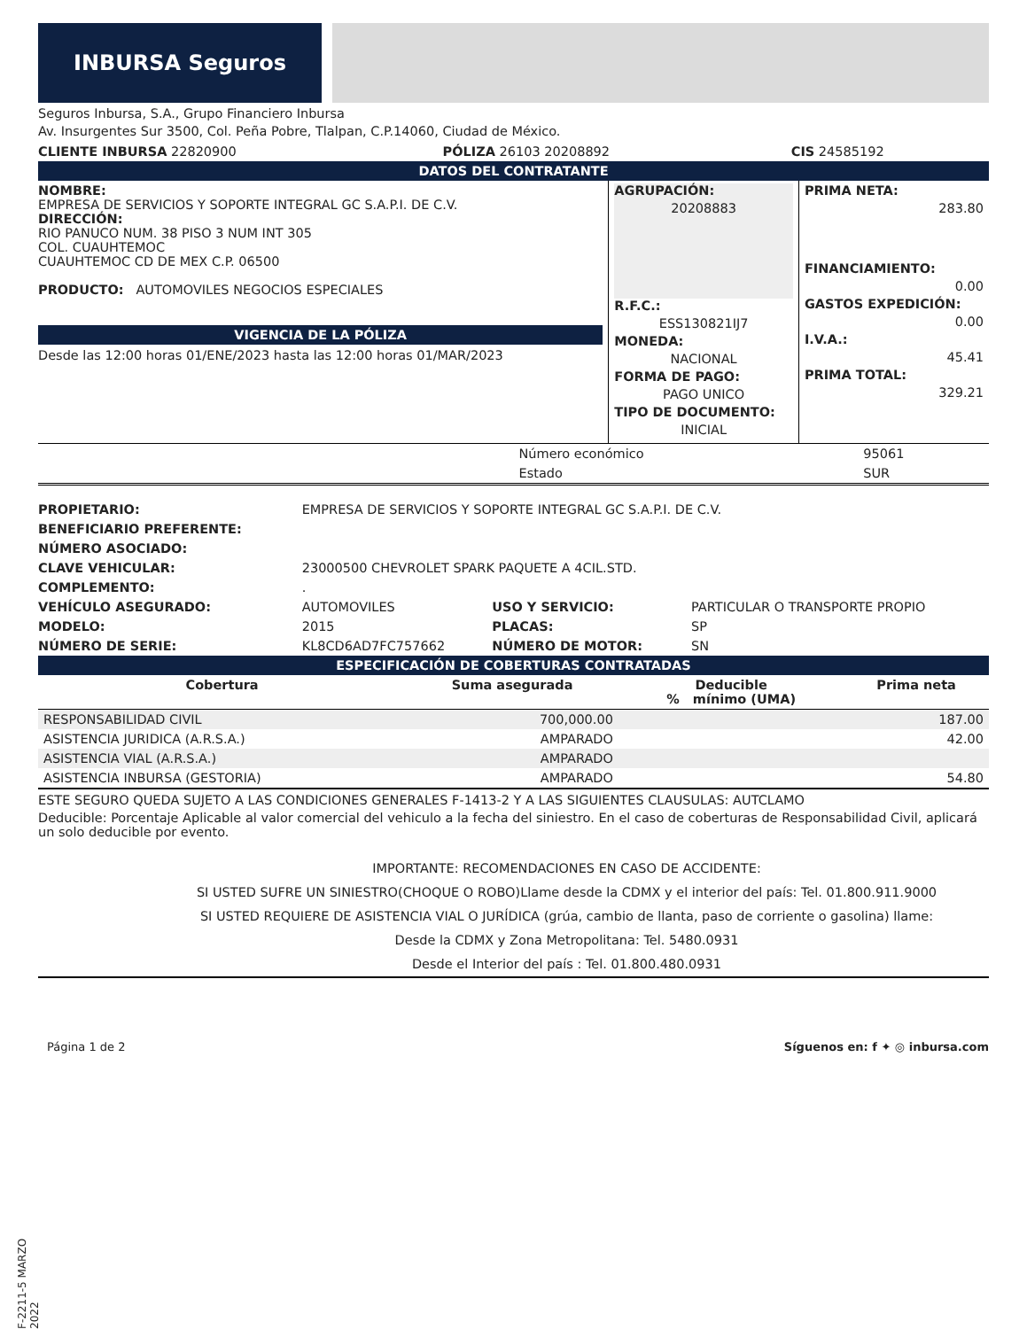INBURSA Seguros
Seguros Inbursa, S.A., Grupo Financiero Inbursa
Av. Insurgentes Sur 3500, Col. Peña Pobre, Tlalpan, C.P.14060, Ciudad de México.
| CLIENTE INBURSA 22820900 | PÓLIZA 26103 20208892 | CIS 24585192 |
DATOS DEL CONTRATANTE
| NOMBRE: EMPRESA DE SERVICIOS Y SOPORTE INTEGRAL GC S.A.P.I. DE C.V. DIRECCIÓN: RIO PANUCO NUM. 38 PISO 3 NUM INT 305 COL. CUAUHTEMOC CUAUHTEMOC CD DE MEX C.P. 06500 PRODUCTO: AUTOMOVILES NEGOCIOS ESPECIALES VIGENCIA DE LA PÓLIZA Desde las 12:00 horas 01/ENE/2023 hasta las 12:00 horas 01/MAR/2023 | AGRUPACIÓN: 20208883 R.F.C.: ESS130821IJ7 MONEDA: NACIONAL FORMA DE PAGO: PAGO UNICO TIPO DE DOCUMENTO: INICIAL | PRIMA NETA: 283.80 FINANCIAMIENTO: 0.00 GASTOS EXPEDICIÓN: 0.00 I.V.A.: 45.41 PRIMA TOTAL: 329.21 |
| | Número económico | 95061 |
| | Estado | SUR |
| PROPIETARIO: | EMPRESA DE SERVICIOS Y SOPORTE INTEGRAL GC S.A.P.I. DE C.V. | | |
| BENEFICIARIO PREFERENTE: | | | |
| NÚMERO ASOCIADO: | | | |
| CLAVE VEHICULAR: | 23000500 CHEVROLET SPARK PAQUETE A 4CIL.STD. | | |
| COMPLEMENTO: | . | | |
| VEHÍCULO ASEGURADO: | AUTOMOVILES | USO Y SERVICIO: | PARTICULAR O TRANSPORTE PROPIO |
| MODELO: | 2015 | PLACAS: | SP |
| NÚMERO DE SERIE: | KL8CD6AD7FC757662 | NÚMERO DE MOTOR: | SN |
ESPECIFICACIÓN DE COBERTURAS CONTRATADAS
| Cobertura | Suma asegurada | Deducible % mínimo (UMA) | | Prima neta |
| --- | --- | --- | --- | --- |
| RESPONSABILIDAD CIVIL | 700,000.00 | | | 187.00 |
| ASISTENCIA JURIDICA (A.R.S.A.) | AMPARADO | | | 42.00 |
| ASISTENCIA VIAL (A.R.S.A.) | AMPARADO | | | |
| ASISTENCIA INBURSA (GESTORIA) | AMPARADO | | | 54.80 |
ESTE SEGURO QUEDA SUJETO A LAS CONDICIONES GENERALES F-1413-2 Y A LAS SIGUIENTES CLAUSULAS: AUTCLAMO
Deducible: Porcentaje Aplicable al valor comercial del vehiculo a la fecha del siniestro. En el caso de coberturas de Responsabilidad Civil, aplicará un solo deducible por evento.
IMPORTANTE: RECOMENDACIONES EN CASO DE ACCIDENTE:
SI USTED SUFRE UN SINIESTRO(CHOQUE O ROBO)Llame desde la CDMX y el interior del país: Tel. 01.800.911.9000
SI USTED REQUIERE DE ASISTENCIA VIAL O JURÍDICA (grúa, cambio de llanta, paso de corriente o gasolina) llame:
Desde la CDMX y Zona Metropolitana: Tel. 5480.0931
Desde el Interior del país : Tel. 01.800.480.0931
Página 1 de 2 Síguenos en: f ✦ ◎ inbursa.com
F-2211-5 MARZO 2022